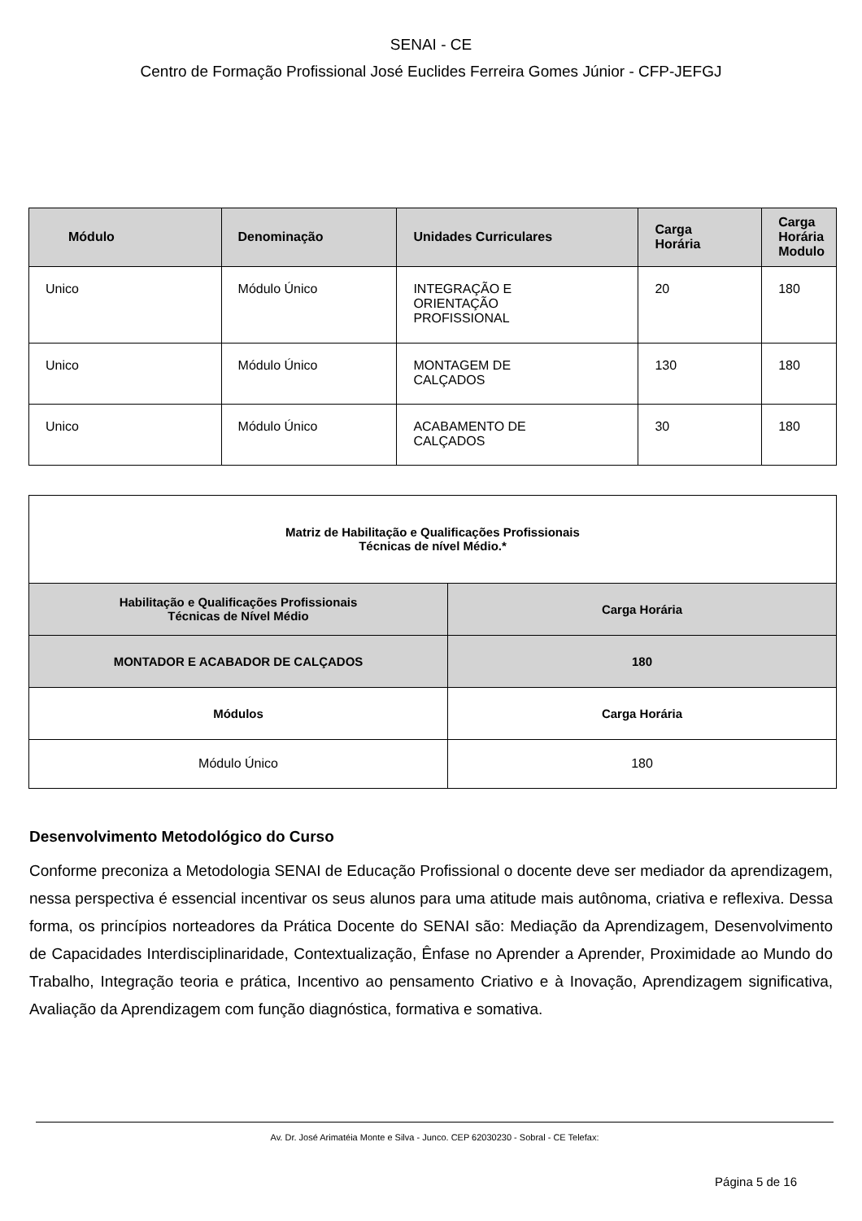SENAI - CE
Centro de Formação Profissional José Euclides Ferreira Gomes Júnior - CFP-JEFGJ
| Módulo | Denominação | Unidades Curriculares | Carga Horária | Carga Horária Modulo |
| --- | --- | --- | --- | --- |
| Unico | Módulo Único | INTEGRAÇÃO E ORIENTAÇÃO PROFISSIONAL | 20 | 180 |
| Unico | Módulo Único | MONTAGEM DE CALÇADOS | 130 | 180 |
| Unico | Módulo Único | ACABAMENTO DE CALÇADOS | 30 | 180 |
| Matriz de Habilitação e Qualificações Profissionais Técnicas de nível Médio.* | |
| Habilitação e Qualificações Profissionais Técnicas de Nível Médio | Carga Horária |
| MONTADOR E ACABADOR DE CALÇADOS | 180 |
| Módulos | Carga Horária |
| Módulo Único | 180 |
Desenvolvimento Metodológico do Curso
Conforme preconiza a Metodologia SENAI de Educação Profissional o docente deve ser mediador da aprendizagem, nessa perspectiva é essencial incentivar os seus alunos para uma atitude mais autônoma, criativa e reflexiva. Dessa forma, os princípios norteadores da Prática Docente do SENAI são: Mediação da Aprendizagem, Desenvolvimento de Capacidades Interdisciplinaridade, Contextualização, Ênfase no Aprender a Aprender, Proximidade ao Mundo do Trabalho, Integração teoria e prática, Incentivo ao pensamento Criativo e à Inovação, Aprendizagem significativa, Avaliação da Aprendizagem com função diagnóstica, formativa e somativa.
Av. Dr. José Arimatéia Monte e Silva - Junco. CEP 62030230 - Sobral - CE Telefax:
Página 5 de 16